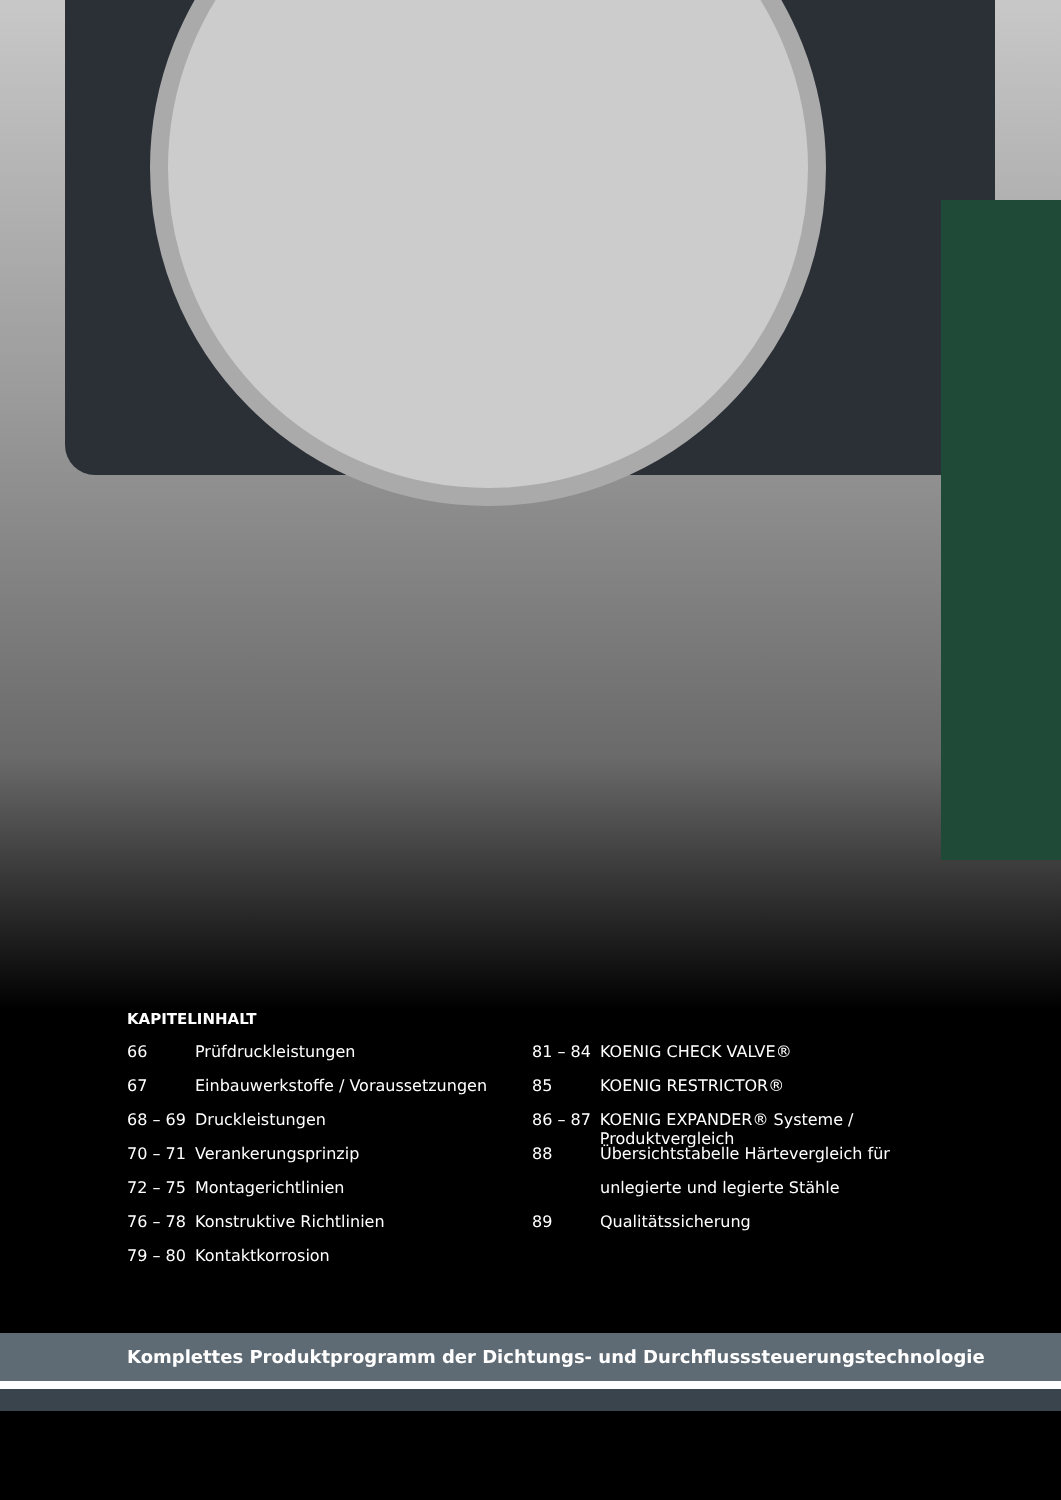KAPITELINHALT
66 Prüfdruckleistungen
67 Einbauwerkstoffe / Voraussetzungen
68 – 69 Druckleistungen
70 – 71 Verankerungsprinzip
72 – 75 Montagerichtlinien
76 – 78 Konstruktive Richtlinien
79 – 80 Kontaktkorrosion
81 – 84 KOENIG CHECK VALVE®
85 KOENIG RESTRICTOR®
86 – 87 KOENIG EXPANDER® Systeme / Produktvergleich
88 Übersichtstabelle Härtevergleich für
unlegierte und legierte Stähle
89 Qualitätssicherung
Komplettes Produktprogramm der Dichtungs- und Durchflusssteuerungstechnologie